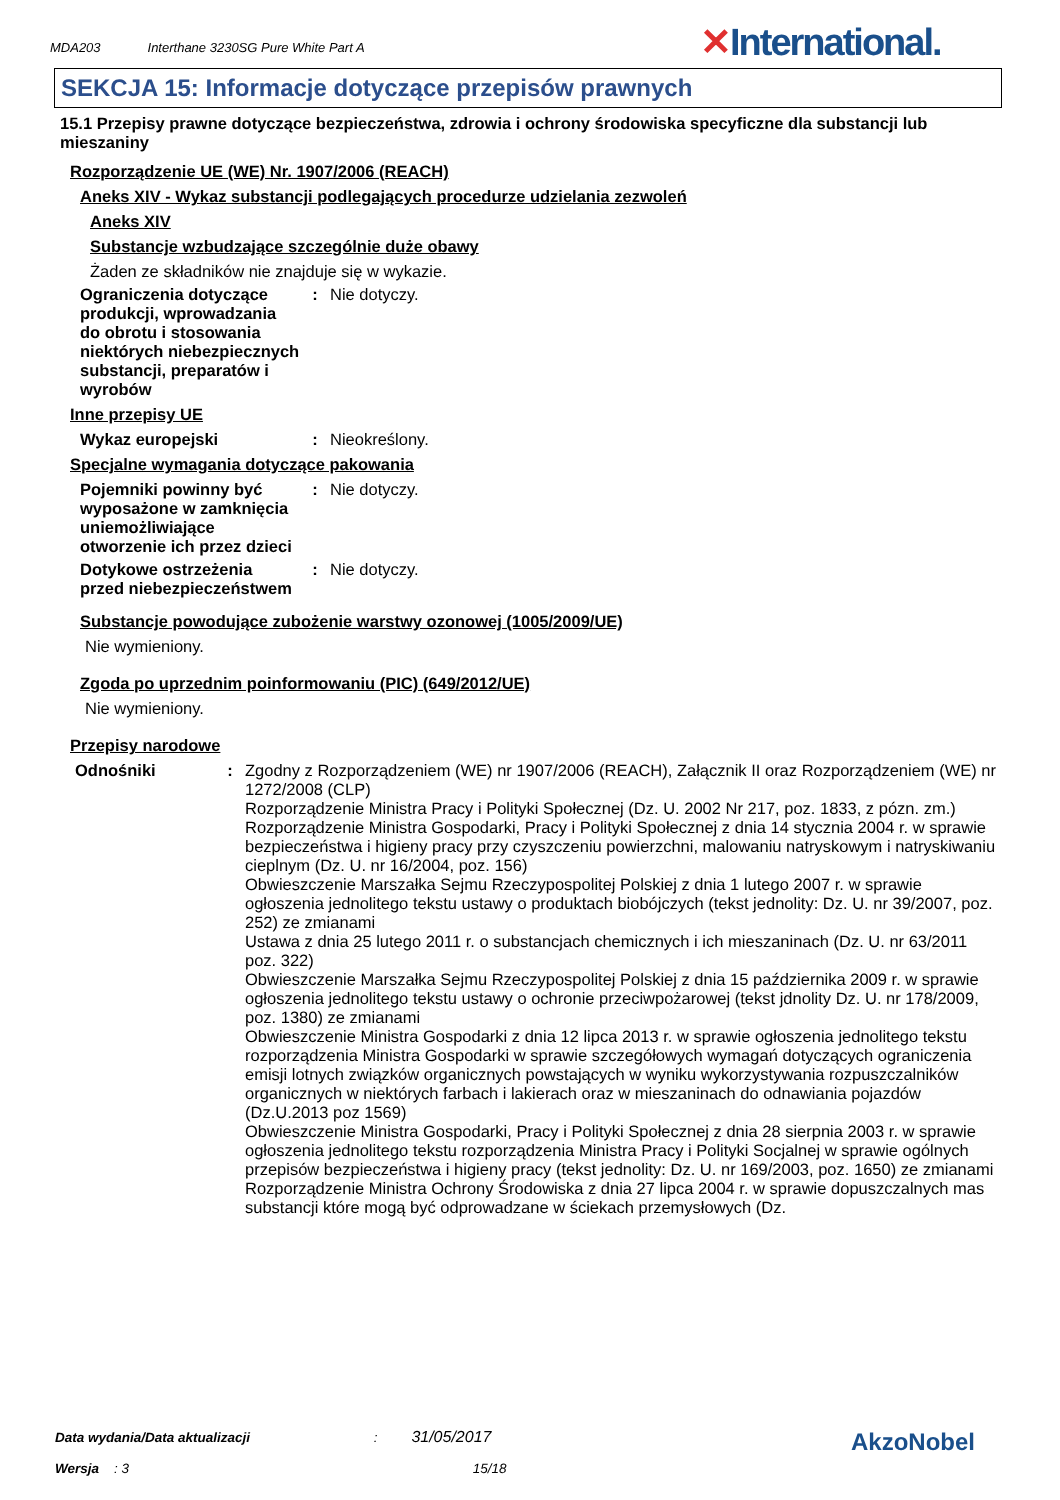MDA203 Interthane 3230SG Pure White Part A
✕International.
SEKCJA 15: Informacje dotyczące przepisów prawnych
15.1 Przepisy prawne dotyczące bezpieczeństwa, zdrowia i ochrony środowiska specyficzne dla substancji lub mieszaniny
Rozporządzenie UE (WE) Nr. 1907/2006 (REACH)
Aneks XIV - Wykaz substancji podlegających procedurze udzielania zezwoleń
Aneks XIV
Substancje wzbudzające szczególnie duże obawy
Żaden ze składników nie znajduje się w wykazie.
Ograniczenia dotyczące produkcji, wprowadzania do obrotu i stosowania niektórych niebezpiecznych substancji, preparatów i wyrobów
: Nie dotyczy.
Inne przepisy UE
Wykaz europejski : Nieokreślony.
Specjalne wymagania dotyczące pakowania
Pojemniki powinny być wyposażone w zamknięcia uniemożliwiające otworzenie ich przez dzieci
: Nie dotyczy.
Dotykowe ostrzeżenia przed niebezpieczeństwem
: Nie dotyczy.
Substancje powodujące zubożenie warstwy ozonowej (1005/2009/UE)
Nie wymieniony.
Zgoda po uprzednim poinformowaniu (PIC) (649/2012/UE)
Nie wymieniony.
Przepisy narodowe
Odnośniki : Zgodny z Rozporządzeniem (WE) nr 1907/2006 (REACH), Załącznik II oraz Rozporządzeniem (WE) nr 1272/2008 (CLP)
Rozporządzenie Ministra Pracy i Polityki Społecznej (Dz. U. 2002 Nr 217, poz. 1833, z pózn. zm.)
Rozporządzenie Ministra Gospodarki, Pracy i Polityki Społecznej z dnia 14 stycznia 2004 r. w sprawie bezpieczeństwa i higieny pracy przy czyszczeniu powierzchni, malowaniu natryskowym i natryskiwaniu cieplnym (Dz. U. nr 16/2004, poz. 156)
Obwieszczenie Marszałka Sejmu Rzeczypospolitej Polskiej z dnia 1 lutego 2007 r. w sprawie ogłoszenia jednolitego tekstu ustawy o produktach biobójczych (tekst jednolity: Dz. U. nr 39/2007, poz. 252) ze zmianami
Ustawa z dnia 25 lutego 2011 r. o substancjach chemicznych i ich mieszaninach (Dz. U. nr 63/2011 poz. 322)
Obwieszczenie Marszałka Sejmu Rzeczypospolitej Polskiej z dnia 15 października 2009 r. w sprawie ogłoszenia jednolitego tekstu ustawy o ochronie przeciwpożarowej (tekst jdnolity Dz. U. nr 178/2009, poz. 1380) ze zmianami
Obwieszczenie Ministra Gospodarki z dnia 12 lipca 2013 r. w sprawie ogłoszenia jednolitego tekstu rozporządzenia Ministra Gospodarki w sprawie szczegółowych wymagań dotyczących ograniczenia emisji lotnych związków organicznych powstających w wyniku wykorzystywania rozpuszczalników organicznych w niektórych farbach i lakierach oraz w mieszaninach do odnawiania pojazdów (Dz.U.2013 poz 1569)
Obwieszczenie Ministra Gospodarki, Pracy i Polityki Społecznej z dnia 28 sierpnia 2003 r. w sprawie ogłoszenia jednolitego tekstu rozporządzenia Ministra Pracy i Polityki Socjalnej w sprawie ogólnych przepisów bezpieczeństwa i higieny pracy (tekst jednolity: Dz. U. nr 169/2003, poz. 1650) ze zmianami
Rozporządzenie Ministra Ochrony Środowiska z dnia 27 lipca 2004 r. w sprawie dopuszczalnych mas substancji które mogą być odprowadzane w ściekach przemysłowych (Dz.
Data wydania/Data aktualizacji : 31/05/2017
Wersja : 3 15/18
AkzoNobel